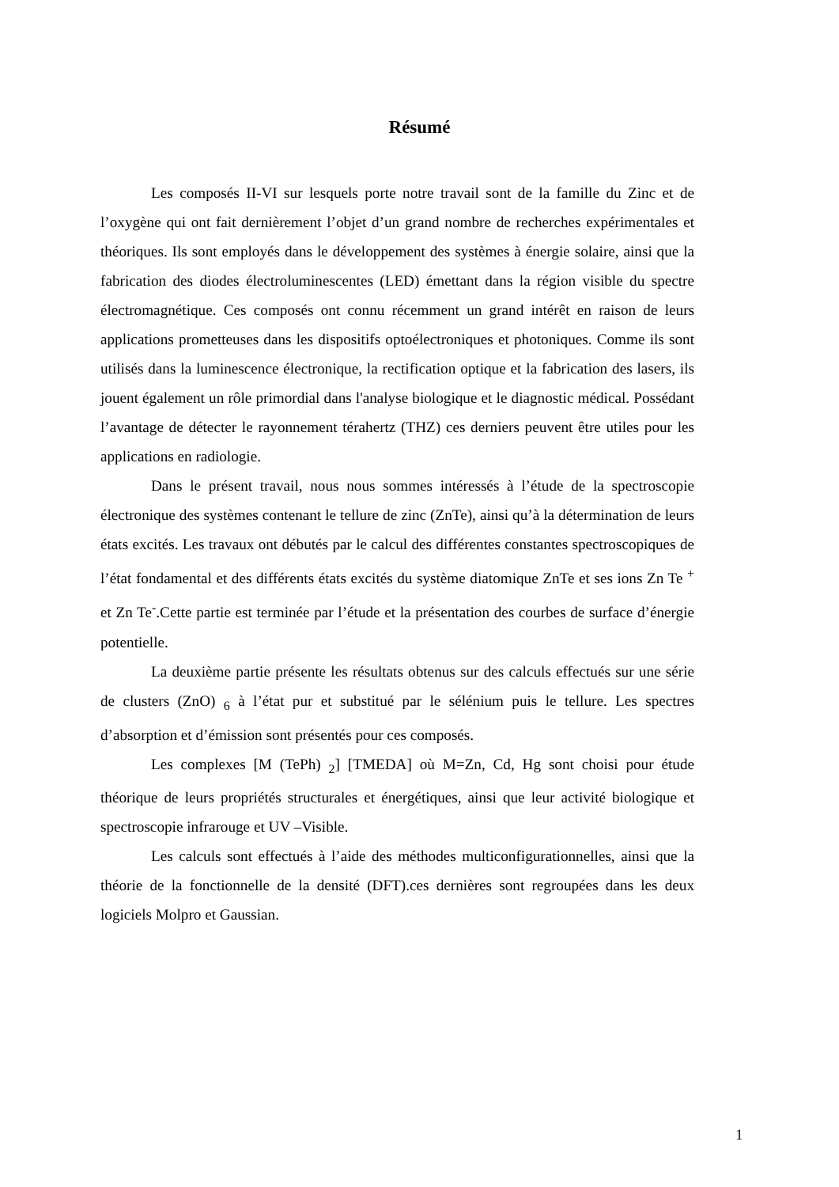Résumé
Les composés II-VI sur lesquels porte notre travail sont de la famille du Zinc et de l’oxygène qui ont fait dernièrement l’objet d’un grand nombre de recherches expérimentales et théoriques. Ils sont employés dans le développement des systèmes à énergie solaire, ainsi que la fabrication des diodes électroluminescentes (LED) émettant dans la région visible du spectre électromagnétique. Ces composés ont connu récemment un grand intérêt en raison de leurs applications prometteuses dans les dispositifs optoélectroniques et photoniques. Comme ils sont utilisés dans la luminescence électronique, la rectification optique et la fabrication des lasers, ils jouent également un rôle primordial dans l'analyse biologique et le diagnostic médical. Possédant l’avantage de détecter le rayonnement térahertz (THZ) ces derniers peuvent être utiles pour les applications en radiologie.
Dans le présent travail, nous nous sommes intéressés à l’étude de la spectroscopie électronique des systèmes contenant le tellure de zinc (ZnTe), ainsi qu’à la détermination de leurs états excités. Les travaux ont débutés par le calcul des différentes constantes spectroscopiques de l’état fondamental et des différents états excités du système diatomique ZnTe et ses ions Zn Te <sup>+</sup> et Zn Te<sup>-</sup>.Cette partie est terminée par l’étude et la présentation des courbes de surface d’énergie potentielle.
La deuxième partie présente les résultats obtenus sur des calculs effectués sur une série de clusters (ZnO) <sub>6</sub> à l’état pur et substitué par le sélénium puis le tellure. Les spectres d’absorption et d’émission sont présentés pour ces composés.
Les complexes [M (TePh) <sub>2</sub>] [TMEDA] où M=Zn, Cd, Hg sont choisi pour étude théorique de leurs propriétés structurales et énergétiques, ainsi que leur activité biologique et spectroscopie infrarouge et UV –Visible.
Les calculs sont effectués à l’aide des méthodes multiconfigurationnelles, ainsi que la théorie de la fonctionnelle de la densité (DFT).ces dernières sont regroupées dans les deux logiciels Molpro et Gaussian.
1